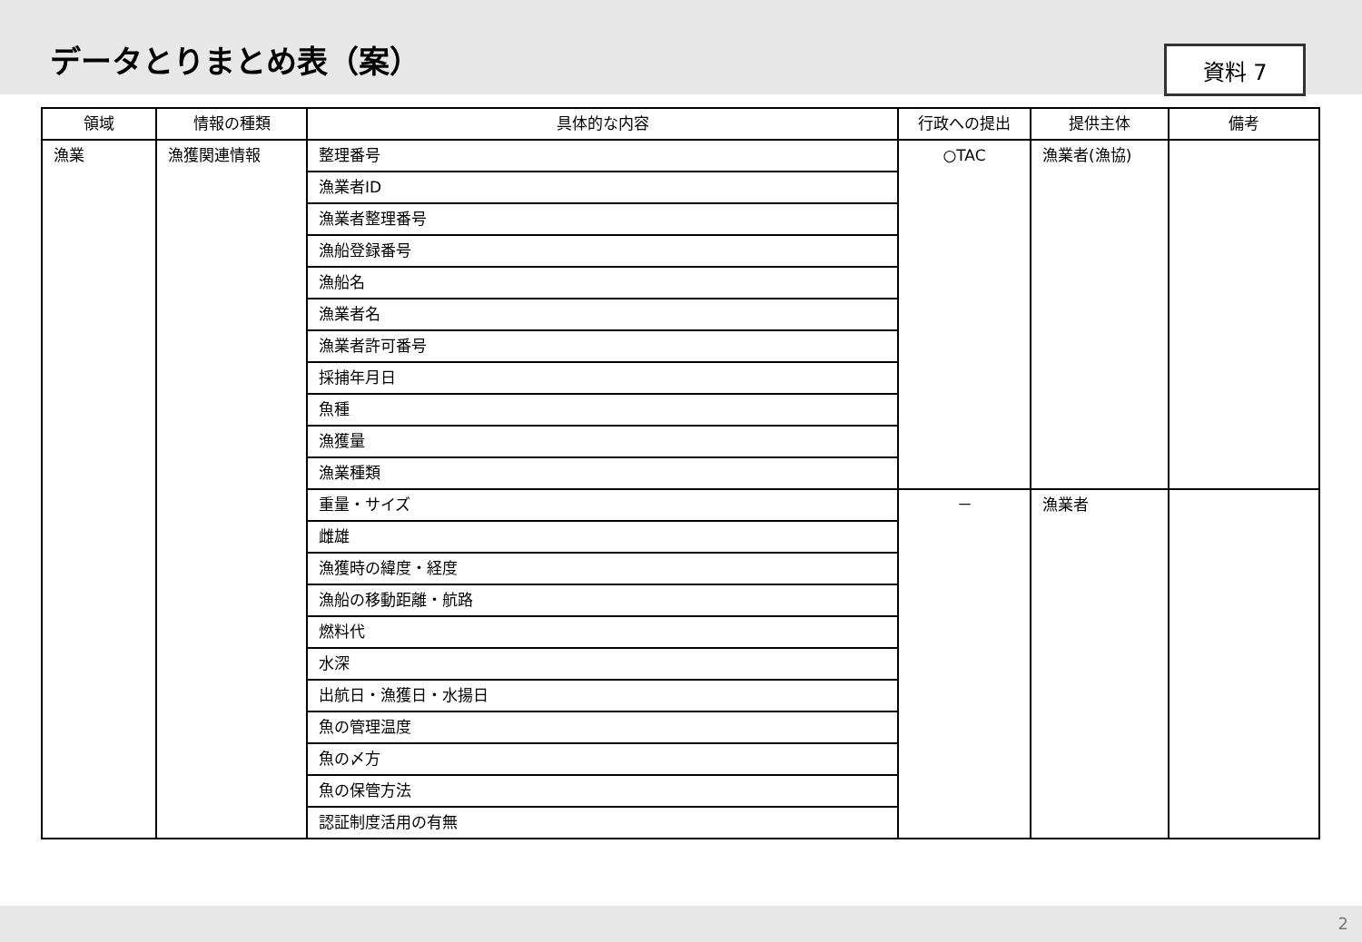データとりまとめ表（案）
資料 7
| 領域 | 情報の種類 | 具体的な内容 | 行政への提出 | 提供主体 | 備考 |
| --- | --- | --- | --- | --- | --- |
| 漁業 | 漁獲関連情報 | 整理番号 | ○TAC | 漁業者(漁協) | |
| | | 漁業者ID | | | |
| | | 漁業者整理番号 | | | |
| | | 漁船登録番号 | | | |
| | | 漁船名 | | | |
| | | 漁業者名 | | | |
| | | 漁業者許可番号 | | | |
| | | 採捕年月日 | | | |
| | | 魚種 | | | |
| | | 漁獲量 | | | |
| | | 漁業種類 | | | |
| | | 重量・サイズ | － | 漁業者 | |
| | | 雌雄 | | | |
| | | 漁獲時の緯度・経度 | | | |
| | | 漁船の移動距離・航路 | | | |
| | | 燃料代 | | | |
| | | 水深 | | | |
| | | 出航日・漁獲日・水揚日 | | | |
| | | 魚の管理温度 | | | |
| | | 魚の〆方 | | | |
| | | 魚の保管方法 | | | |
| | | 認証制度活用の有無 | | | |
2